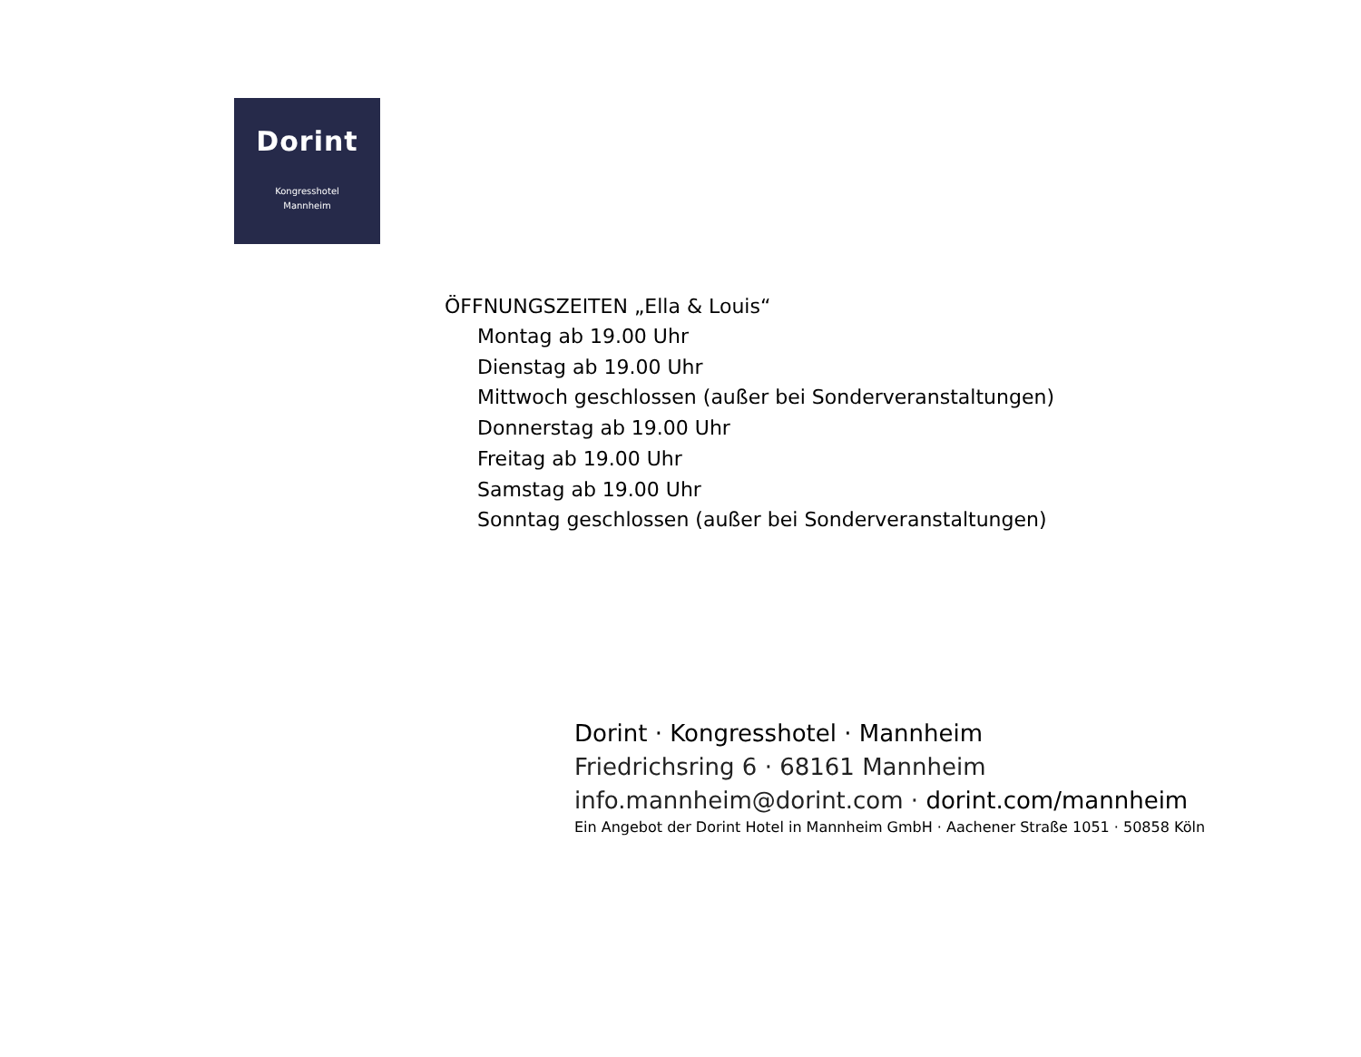Dorint
Kongresshotel
Mannheim
ÖFFNUNGSZEITEN „Ella & Louis“
Montag ab 19.00 Uhr
Dienstag ab 19.00 Uhr
Mittwoch geschlossen (außer bei Sonderveranstaltungen)
Donnerstag ab 19.00 Uhr
Freitag ab 19.00 Uhr
Samstag ab 19.00 Uhr
Sonntag geschlossen (außer bei Sonderveranstaltungen)
Dorint · Kongresshotel · Mannheim
Friedrichsring 6 · 68161 Mannheim
info.mannheim@dorint.com · dorint.com/mannheim
Ein Angebot der Dorint Hotel in Mannheim GmbH · Aachener Straße 1051 · 50858 Köln